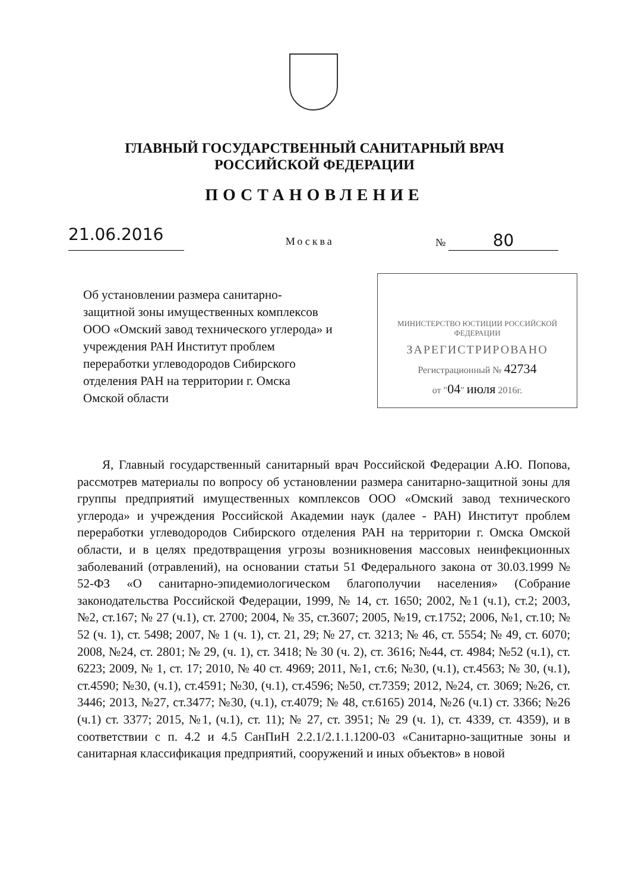ГЛАВНЫЙ ГОСУДАРСТВЕННЫЙ САНИТАРНЫЙ ВРАЧ
РОССИЙСКОЙ ФЕДЕРАЦИИ
ПОСТАНОВЛЕНИЕ
21.06.2016
Москва
№ 80
Об установлении размера санитарно-защитной зоны имущественных комплексов ООО «Омский завод технического углерода» и учреждения РАН Институт проблем переработки углеводородов Сибирского отделения РАН на территории г. Омска Омской области
МИНИСТЕРСТВО ЮСТИЦИИ РОССИЙСКОЙ ФЕДЕРАЦИИ
ЗАРЕГИСТРИРОВАНО
Регистрационный № 42734
от "04" июля 2016г.
Я, Главный государственный санитарный врач Российской Федерации А.Ю. Попова, рассмотрев материалы по вопросу об установлении размера санитарно-защитной зоны для группы предприятий имущественных комплексов ООО «Омский завод технического углерода» и учреждения Российской Академии наук (далее - РАН) Институт проблем переработки углеводородов Сибирского отделения РАН на территории г. Омска Омской области, и в целях предотвращения угрозы возникновения массовых неинфекционных заболеваний (отравлений), на основании статьи 51 Федерального закона от 30.03.1999 № 52-ФЗ «О санитарно-эпидемиологическом благополучии населения» (Собрание законодательства Российской Федерации, 1999, № 14, ст. 1650; 2002, №1 (ч.1), ст.2; 2003, №2, ст.167; № 27 (ч.1), ст. 2700; 2004, № 35, ст.3607; 2005, №19, ст.1752; 2006, №1, ст.10; № 52 (ч. 1), ст. 5498; 2007, № 1 (ч. 1), ст. 21, 29; № 27, ст. 3213; № 46, ст. 5554; № 49, ст. 6070; 2008, №24, ст. 2801; № 29, (ч. 1), ст. 3418; № 30 (ч. 2), ст. 3616; №44, ст. 4984; №52 (ч.1), ст. 6223; 2009, № 1, ст. 17; 2010, № 40 ст. 4969; 2011, №1, ст.6; №30, (ч.1), ст.4563; № 30, (ч.1), ст.4590; №30, (ч.1), ст.4591; №30, (ч.1), ст.4596; №50, ст.7359; 2012, №24, ст. 3069; №26, ст. 3446; 2013, №27, ст.3477; №30, (ч.1), ст.4079; № 48, ст.6165) 2014, №26 (ч.1) ст. 3366; №26 (ч.1) ст. 3377; 2015, №1, (ч.1), ст. 11); № 27, ст. 3951; № 29 (ч. 1), ст. 4339, ст. 4359), и в соответствии с п. 4.2 и 4.5 СанПиН 2.2.1/2.1.1.1200-03 «Санитарно-защитные зоны и санитарная классификация предприятий, сооружений и иных объектов» в новой